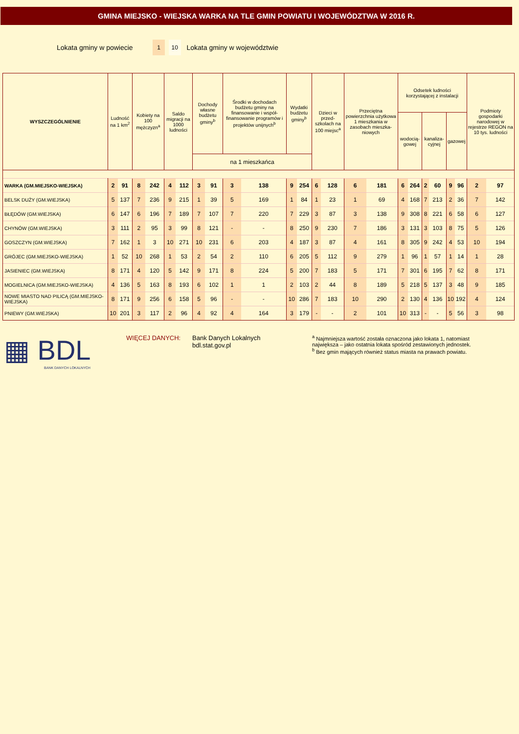GMINA MIEJSKO - WIEJSKA WARKA NA TLE GMIN POWIATU I WOJEWÓDZTWA W 2016 R.
Lokata gminy w powiecie 1 10 Lokata gminy w województwie
| WYSZCZEGÓLNIENIE | Ludność na 1 km<sup>2</sup> | | Kobiety na 100 mężczyzn<sup>a</sup> | | Saldo migracji na 1000 ludności | | Dochody własne budżetu gminy<sup>b</sup> | | Środki w dochodach budżetu gminy na finansowanie i współ-finansowanie programów i projektów unijnych<sup>b</sup> | | Wydatki budżetu gminy<sup>b</sup> | | Dzieci w przed-szkolach na 100 miejsc<sup>a</sup> | | Przeciętna powierzchnia użytkowa 1 mieszkania w zasobach mieszka-niowych | | Odsetek ludności korzystającej z instalacji | | | | | | Podmioty gospodarki narodowej w rejestrze REGON na 10 tys. ludności | |
| --- | --- | --- | --- | --- | --- | --- | --- | --- | --- | --- | --- | --- | --- | --- | --- | --- | --- | --- | --- | --- | --- | --- | --- | --- |
| | | | | | | | | | | | | | | | | | wodocią-gowej | | kanaliza-cyjnej | | gazowej | | | |
| | | | | | | | na 1 mieszkańca | | | | | | | | | | | | | | | | | |
| WARKA (GM.MIEJSKO-WIEJSKA) | 2 | 91 | 8 | 242 | 4 | 112 | 3 | 91 | 3 | 138 | 9 | 254 | 6 | 128 | 6 | 181 | 6 | 264 | 2 | 60 | 9 | 96 | 2 | 97 |
| BELSK DUŻY (GM.WIEJSKA) | 5 | 137 | 7 | 236 | 9 | 215 | 1 | 39 | 5 | 169 | 1 | 84 | 1 | 23 | 1 | 69 | 4 | 168 | 7 | 213 | 2 | 36 | 7 | 142 |
| BŁĘDÓW (GM.WIEJSKA) | 6 | 147 | 6 | 196 | 7 | 189 | 7 | 107 | 7 | 220 | 7 | 229 | 3 | 87 | 3 | 138 | 9 | 308 | 8 | 221 | 6 | 58 | 6 | 127 |
| CHYNÓW (GM.WIEJSKA) | 3 | 111 | 2 | 95 | 3 | 99 | 8 | 121 | - | - | 8 | 250 | 9 | 230 | 7 | 186 | 3 | 131 | 3 | 103 | 8 | 75 | 5 | 126 |
| GOSZCZYN (GM.WIEJSKA) | 7 | 162 | 1 | 3 | 10 | 271 | 10 | 231 | 6 | 203 | 4 | 187 | 3 | 87 | 4 | 161 | 8 | 305 | 9 | 242 | 4 | 53 | 10 | 194 |
| GRÓJEC (GM.MIEJSKO-WIEJSKA) | 1 | 52 | 10 | 268 | 1 | 53 | 2 | 54 | 2 | 110 | 6 | 205 | 5 | 112 | 9 | 279 | 1 | 96 | 1 | 57 | 1 | 14 | 1 | 28 |
| JASIENIEC (GM.WIEJSKA) | 8 | 171 | 4 | 120 | 5 | 142 | 9 | 171 | 8 | 224 | 5 | 200 | 7 | 183 | 5 | 171 | 7 | 301 | 6 | 195 | 7 | 62 | 8 | 171 |
| MOGIELNICA (GM.MIEJSKO-WIEJSKA) | 4 | 136 | 5 | 163 | 8 | 193 | 6 | 102 | 1 | 1 | 2 | 103 | 2 | 44 | 8 | 189 | 5 | 218 | 5 | 137 | 3 | 48 | 9 | 185 |
| NOWE MIASTO NAD PILICĄ (GM.MIEJSKO-WIEJSKA) | 8 | 171 | 9 | 256 | 6 | 158 | 5 | 96 | - | - | 10 | 286 | 7 | 183 | 10 | 290 | 2 | 130 | 4 | 136 | 10 | 192 | 4 | 124 |
| PNIEWY (GM.WIEJSKA) | 10 | 201 | 3 | 117 | 2 | 96 | 4 | 92 | 4 | 164 | 3 | 179 | - | - | 2 | 101 | 10 | 313 | - | - | 5 | 56 | 3 | 98 |
▦ BDL
BANK DANYCH LOKALNYCH
WIĘCEJ DANYCH: Bank Danych Lokalnych
bdl.stat.gov.pl
<sup>a</sup> Najmniejsza wartość została oznaczona jako lokata 1, natomiast
największa – jako ostatnia lokata spośród zestawionych jednostek.
<sup>b</sup> Bez gmin mających również status miasta na prawach powiatu.